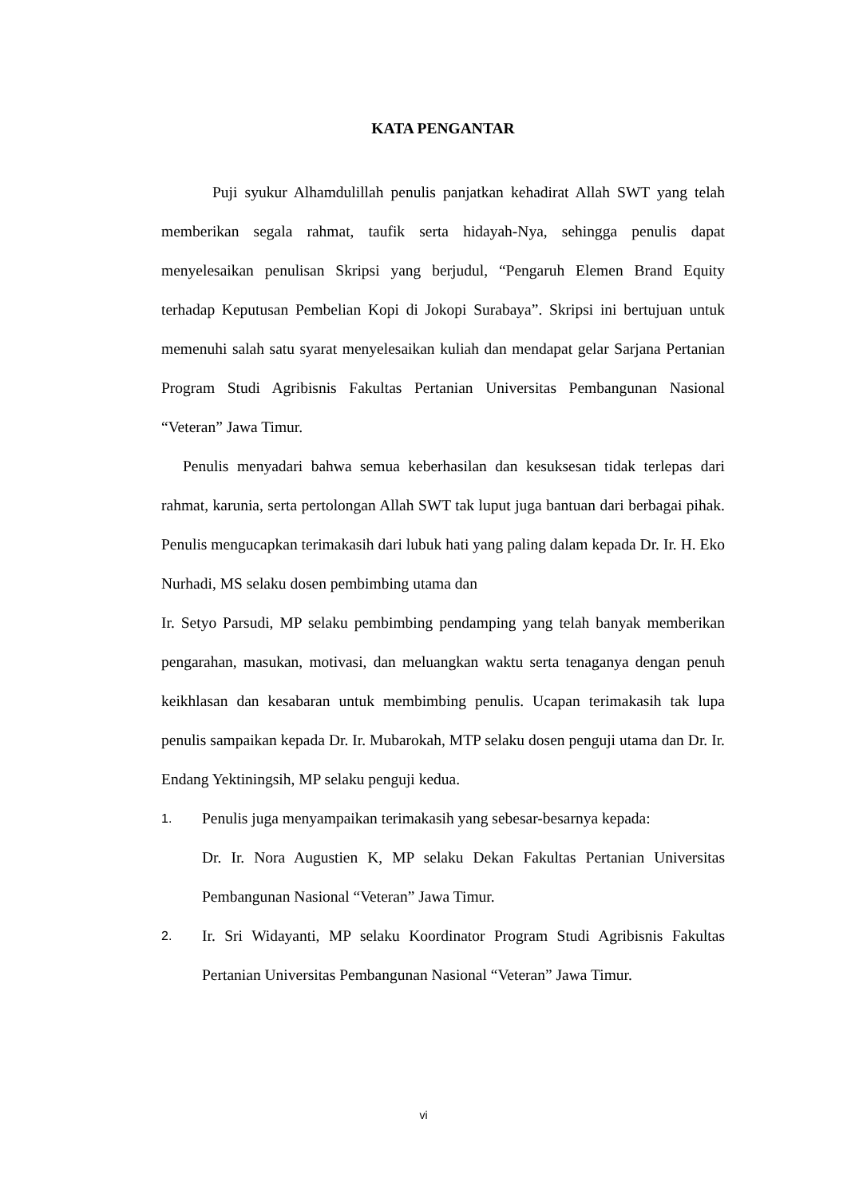KATA PENGANTAR
Puji syukur Alhamdulillah penulis panjatkan kehadirat Allah SWT yang telah memberikan segala rahmat, taufik serta hidayah-Nya, sehingga penulis dapat menyelesaikan penulisan Skripsi yang berjudul, “Pengaruh Elemen Brand Equity terhadap Keputusan Pembelian Kopi di Jokopi Surabaya”. Skripsi ini bertujuan untuk memenuhi salah satu syarat menyelesaikan kuliah dan mendapat gelar Sarjana Pertanian Program Studi Agribisnis Fakultas Pertanian Universitas Pembangunan Nasional “Veteran” Jawa Timur.
Penulis menyadari bahwa semua keberhasilan dan kesuksesan tidak terlepas dari rahmat, karunia, serta pertolongan Allah SWT tak luput juga bantuan dari berbagai pihak. Penulis mengucapkan terimakasih dari lubuk hati yang paling dalam kepada Dr. Ir. H. Eko Nurhadi, MS selaku dosen pembimbing utama dan
Ir. Setyo Parsudi, MP selaku pembimbing pendamping yang telah banyak memberikan pengarahan, masukan, motivasi, dan meluangkan waktu serta tenaganya dengan penuh keikhlasan dan kesabaran untuk membimbing penulis. Ucapan terimakasih tak lupa penulis sampaikan kepada Dr. Ir. Mubarokah, MTP selaku dosen penguji utama dan Dr. Ir. Endang Yektiningsih, MP selaku penguji kedua.
1.
Penulis juga menyampaikan terimakasih yang sebesar-besarnya kepada:
Dr. Ir. Nora Augustien K, MP selaku Dekan Fakultas Pertanian Universitas Pembangunan Nasional “Veteran” Jawa Timur.
2.
Ir. Sri Widayanti, MP selaku Koordinator Program Studi Agribisnis Fakultas Pertanian Universitas Pembangunan Nasional “Veteran” Jawa Timur.
vi